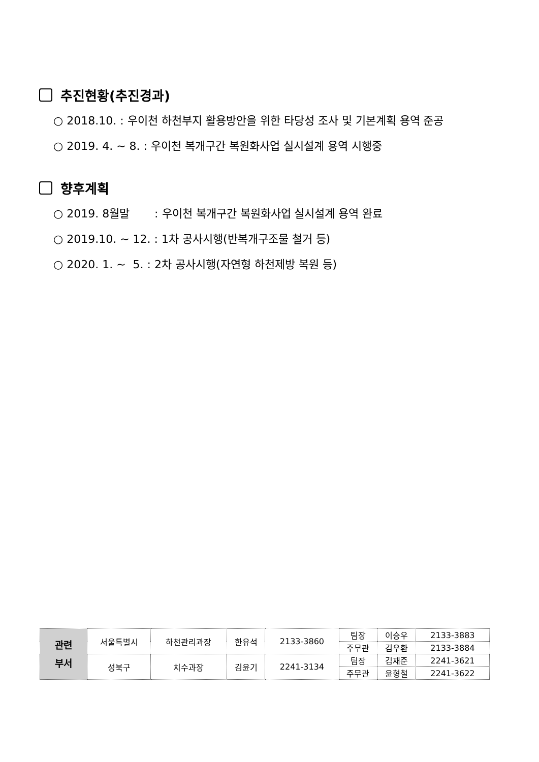추진현황(추진경과)
○ 2018.10. : 우이천 하천부지 활용방안을 위한 타당성 조사 및 기본계획 용역 준공
○ 2019. 4. ~ 8. : 우이천 복개구간 복원화사업 실시설계 용역 시행중
향후계획
○ 2019. 8월말 : 우이천 복개구간 복원화사업 실시설계 용역 완료
○ 2019.10. ~ 12. : 1차 공사시행(반복개구조물 철거 등)
○ 2020. 1. ~ 5. : 2차 공사시행(자연형 하천제방 복원 등)
| 관련 부서 | 서울특별시 | 하천관리과장 | 한유석 | 2133-3860 | 팀장 | 이승우 | 2133-3883 |
| | | | | | 주무관 | 김우환 | 2133-3884 |
| | 성북구 | 치수과장 | 김윤기 | 2241-3134 | 팀장 | 김재준 | 2241-3621 |
| | | | | | 주무관 | 윤형철 | 2241-3622 |